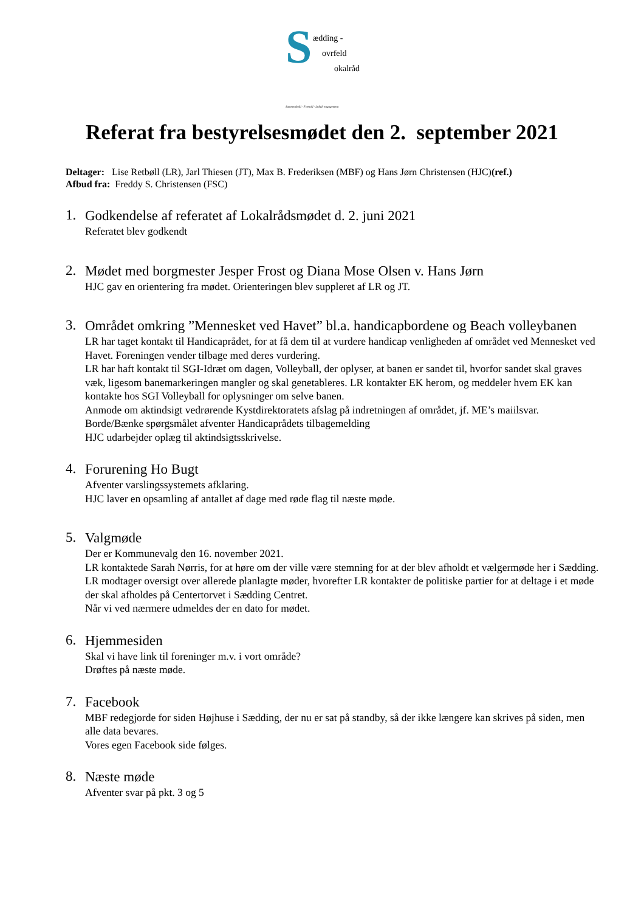S ædding -
ovrfeld
okalråd
Sammenhold · Fremtid · Lokalt engagement
Referat fra bestyrelsesmødet den 2. september 2021
Deltager: Lise Retbøll (LR), Jarl Thiesen (JT), Max B. Frederiksen (MBF) og Hans Jørn Christensen (HJC)(ref.)
Afbud fra: Freddy S. Christensen (FSC)
1.
Godkendelse af referatet af Lokalrådsmødet d. 2. juni 2021
Referatet blev godkendt
2.
Mødet med borgmester Jesper Frost og Diana Mose Olsen v. Hans Jørn
HJC gav en orientering fra mødet. Orienteringen blev suppleret af LR og JT.
3.
Området omkring ”Mennesket ved Havet” bl.a. handicapbordene og Beach volleybanen
LR har taget kontakt til Handicaprådet, for at få dem til at vurdere handicap venligheden af området ved Mennesket ved Havet. Foreningen vender tilbage med deres vurdering.
LR har haft kontakt til SGI-Idræt om dagen, Volleyball, der oplyser, at banen er sandet til, hvorfor sandet skal graves væk, ligesom banemarkeringen mangler og skal genetableres. LR kontakter EK herom, og meddeler hvem EK kan kontakte hos SGI Volleyball for oplysninger om selve banen.
Anmode om aktindsigt vedrørende Kystdirektoratets afslag på indretningen af området, jf. ME’s maiilsvar.
Borde/Bænke spørgsmålet afventer Handicaprådets tilbagemelding
HJC udarbejder oplæg til aktindsigtsskrivelse.
4.
Forurening Ho Bugt
Afventer varslingssystemets afklaring.
HJC laver en opsamling af antallet af dage med røde flag til næste møde.
5.
Valgmøde
Der er Kommunevalg den 16. november 2021.
LR kontaktede Sarah Nørris, for at høre om der ville være stemning for at der blev afholdt et vælgermøde her i Sædding.
LR modtager oversigt over allerede planlagte møder, hvorefter LR kontakter de politiske partier for at deltage i et møde der skal afholdes på Centertorvet i Sædding Centret.
Når vi ved nærmere udmeldes der en dato for mødet.
6.
Hjemmesiden
Skal vi have link til foreninger m.v. i vort område?
Drøftes på næste møde.
7.
Facebook
MBF redegjorde for siden Højhuse i Sædding, der nu er sat på standby, så der ikke længere kan skrives på siden, men alle data bevares.
Vores egen Facebook side følges.
8.
Næste møde
Afventer svar på pkt. 3 og 5